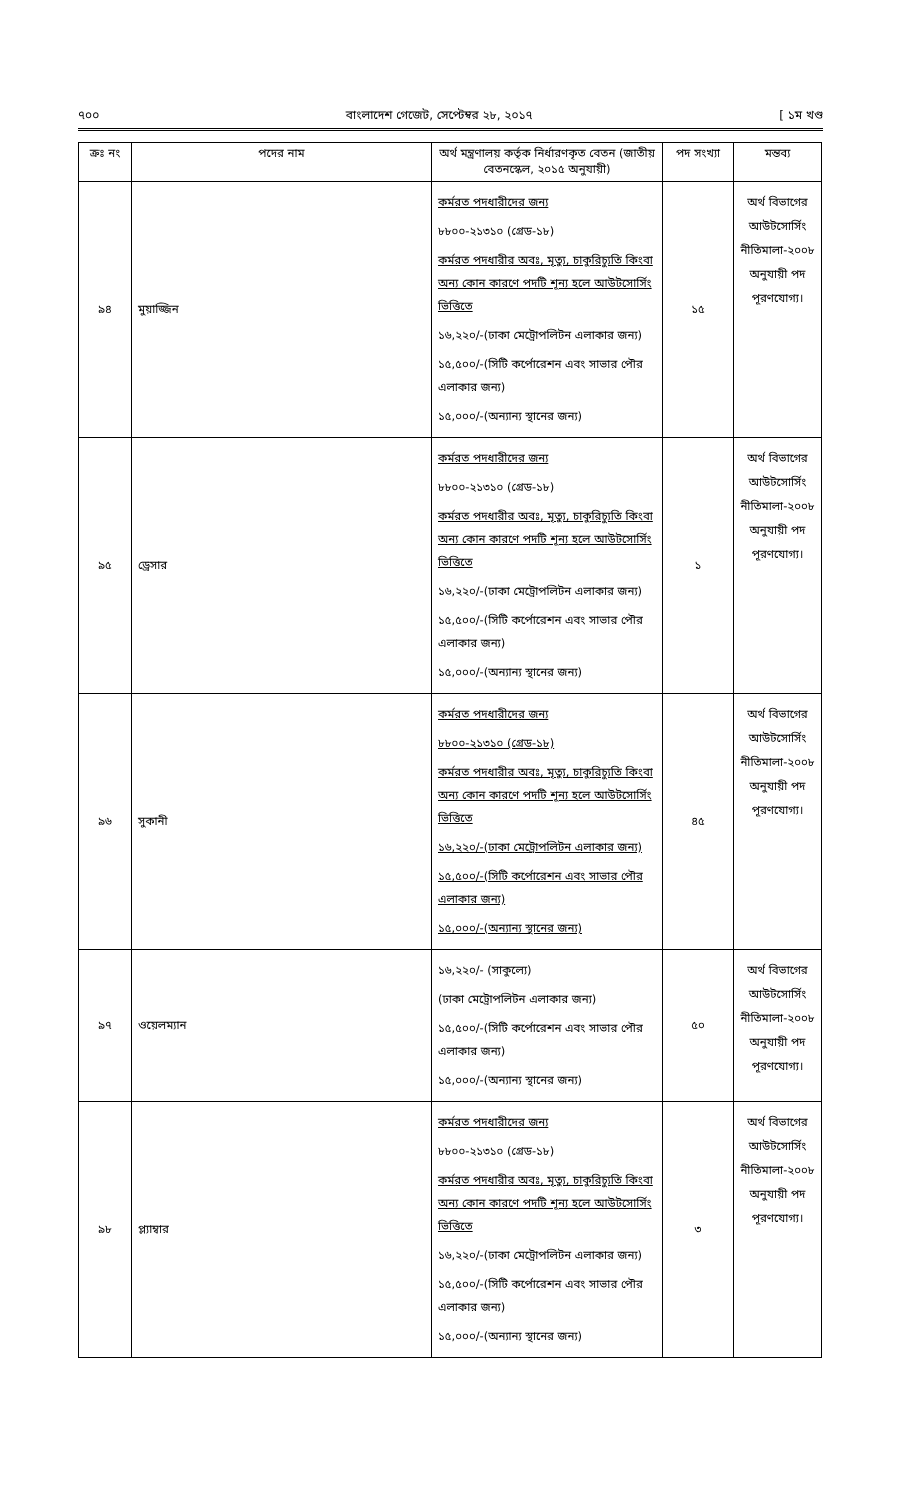৭০০ বাংলাদেশ গেজেট, সেপ্টেম্বর ২৮, ২০১৭ [ ১ম খণ্ড
| ক্রঃ নং | পদের নাম | অর্থ মন্ত্রণালয় কর্তৃক নির্ধারণকৃত বেতন (জাতীয় বেতনস্কেল, ২০১৫ অনুযায়ী) | পদ সংখ্যা | মন্তব্য |
| --- | --- | --- | --- | --- |
| ৯৪ | মুয়াজ্জিন | কর্মরত পদধারীদের জন্য ৮৮০০-২১৩১০ (গ্রেড-১৮) কর্মরত পদধারীর অবঃ, মৃত্যু, চাকুরিচ্যুতি কিংবা অন্য কোন কারণে পদটি শূন্য হলে আউটসোর্সিং ভিত্তিতে ১৬,২২০/-(ঢাকা মেট্রোপলিটন এলাকার জন্য) ১৫,৫০০/-(সিটি কর্পোরেশন এবং সাভার পৌর এলাকার জন্য) ১৫,০০০/-(অন্যান্য স্থানের জন্য) | ১৫ | অর্থ বিভাগের আউটসোর্সিং নীতিমালা-২০০৮ অনুযায়ী পদ পূরণযোগ্য। |
| ৯৫ | ড্রেসার | কর্মরত পদধারীদের জন্য ৮৮০০-২১৩১০ (গ্রেড-১৮) কর্মরত পদধারীর অবঃ, মৃত্যু, চাকুরিচ্যুতি কিংবা অন্য কোন কারণে পদটি শূন্য হলে আউটসোর্সিং ভিত্তিতে ১৬,২২০/-(ঢাকা মেট্রোপলিটন এলাকার জন্য) ১৫,৫০০/-(সিটি কর্পোরেশন এবং সাভার পৌর এলাকার জন্য) ১৫,০০০/-(অন্যান্য স্থানের জন্য) | ১ | অর্থ বিভাগের আউটসোর্সিং নীতিমালা-২০০৮ অনুযায়ী পদ পূরণযোগ্য। |
| ৯৬ | সুকানী | কর্মরত পদধারীদের জন্য ৮৮০০-২১৩১০ (গ্রেড-১৮) কর্মরত পদধারীর অবঃ, মৃত্যু, চাকুরিচ্যুতি কিংবা অন্য কোন কারণে পদটি শূন্য হলে আউটসোর্সিং ভিত্তিতে ১৬,২২০/-(ঢাকা মেট্রোপলিটন এলাকার জন্য) ১৫,৫০০/-(সিটি কর্পোরেশন এবং সাভার পৌর এলাকার জন্য) ১৫,০০০/-(অন্যান্য স্থানের জন্য) | ৪৫ | অর্থ বিভাগের আউটসোর্সিং নীতিমালা-২০০৮ অনুযায়ী পদ পূরণযোগ্য। |
| ৯৭ | ওয়েলম্যান | ১৬,২২০/- (সাকুল্যে) (ঢাকা মেট্রোপলিটন এলাকার জন্য) ১৫,৫০০/-(সিটি কর্পোরেশন এবং সাভার পৌর এলাকার জন্য) ১৫,০০০/-(অন্যান্য স্থানের জন্য) | ৫০ | অর্থ বিভাগের আউটসোর্সিং নীতিমালা-২০০৮ অনুযায়ী পদ পূরণযোগ্য। |
| ৯৮ | প্ল্যাম্বার | কর্মরত পদধারীদের জন্য ৮৮০০-২১৩১০ (গ্রেড-১৮) কর্মরত পদধারীর অবঃ, মৃত্যু, চাকুরিচ্যুতি কিংবা অন্য কোন কারণে পদটি শূন্য হলে আউটসোর্সিং ভিত্তিতে ১৬,২২০/-(ঢাকা মেট্রোপলিটন এলাকার জন্য) ১৫,৫০০/-(সিটি কর্পোরেশন এবং সাভার পৌর এলাকার জন্য) ১৫,০০০/-(অন্যান্য স্থানের জন্য) | ৩ | অর্থ বিভাগের আউটসোর্সিং নীতিমালা-২০০৮ অনুযায়ী পদ পূরণযোগ্য। |